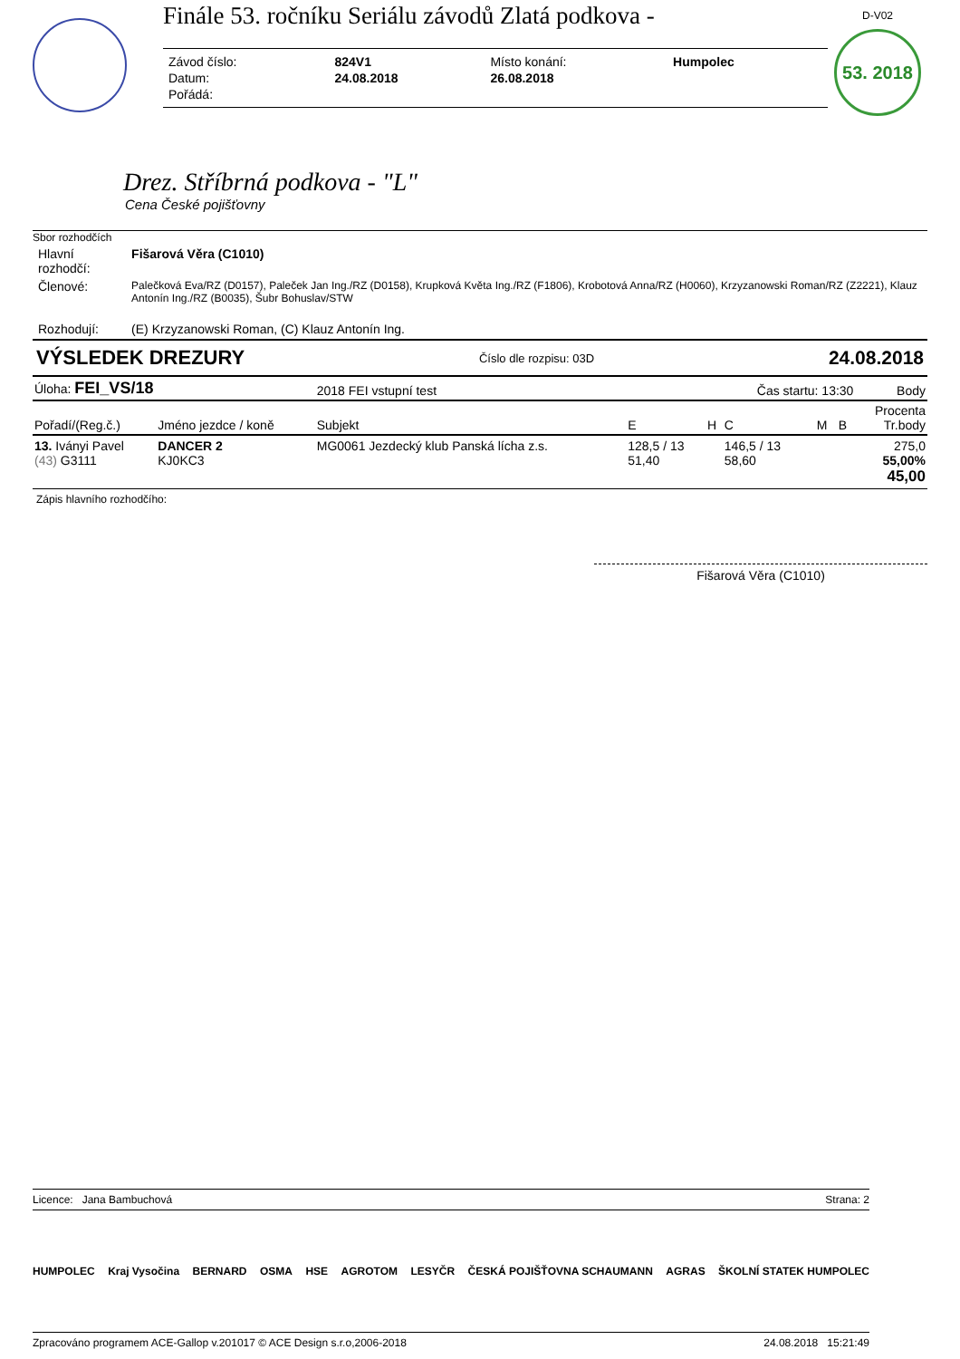Finále 53. ročníku Seriálu závodů Zlatá podkova -
| Závod číslo: | 824V1 | Místo konání: | Humpolec |
| Datum: | 24.08.2018 | 26.08.2018 | |
| Pořádá: | | | |
D-V02
53. 2018
Drez. Stříbrná podkova - "L"
Cena České pojišťovny
Sbor rozhodčích
| Hlavní rozhodčí: | Fišarová Věra (C1010) |
| Členové: | Palečková Eva/RZ (D0157), Paleček Jan Ing./RZ (D0158), Krupková Květa Ing./RZ (F1806), Krobotová Anna/RZ (H0060), Krzyzanowski Roman/RZ (Z2221), Klauz Antonín Ing./RZ (B0035), Šubr Bohuslav/STW |
| Rozhodují: | (E) Krzyzanowski Roman, (C) Klauz Antonín Ing. |
VÝSLEDEK DREZURY Číslo dle rozpisu: 03D 24.08.2018
| Úloha: FEI_VS/18 | | 2018 FEI vstupní test | | | Čas startu: 13:30 | | | Body |
| --- | --- | --- | --- | --- | --- | --- | --- | --- |
| Pořadí/(Reg.č.) | Jméno jezdce / koně | Subjekt | E | H | C | M | B | Procenta Tr.body |
| 13. Iványi Pavel (43) G3111 | DANCER 2 KJ0KC3 | MG0061 Jezdecký klub Panská lícha z.s. | 128,5 / 13 51,40 | | 146,5 / 13 58,60 | | | 275,0 55,00% 45,00 |
Zápis hlavního rozhodčího:
Fišarová Věra (C1010)
Licence: Jana Bambuchová Strana: 2
HUMPOLEC Kraj Vysočina BERNARD OSMA HSE AGROTOM LESYČR ČESKÁ POJIŠŤOVNA SCHAUMANN AGRAS ŠKOLNÍ STATEK HUMPOLEC
Zpracováno programem ACE-Gallop v.201017 © ACE Design s.r.o,2006-2018 24.08.2018 15:21:49